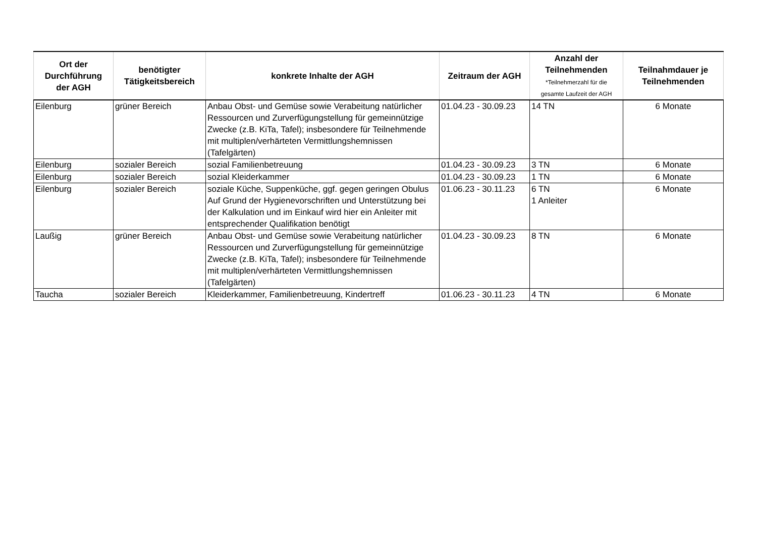| Ort der Durchführung der AGH | benötigter Tätigkeitsbereich | konkrete Inhalte der AGH | Zeitraum der AGH | Anzahl der Teilnehmenden *Teilnehmerzahl für die gesamte Laufzeit der AGH | Teilnahmdauer je Teilnehmenden |
| --- | --- | --- | --- | --- | --- |
| Eilenburg | grüner Bereich | Anbau Obst- und Gemüse sowie Verabeitung natürlicher Ressourcen und Zurverfügungstellung für gemeinnützige Zwecke (z.B. KiTa, Tafel); insbesondere für Teilnehmende mit multiplen/verhärteten Vermittlungshemnissen (Tafelgärten) | 01.04.23 - 30.09.23 | 14 TN | 6 Monate |
| Eilenburg | sozialer Bereich | sozial Familienbetreuung | 01.04.23 - 30.09.23 | 3 TN | 6 Monate |
| Eilenburg | sozialer Bereich | sozial Kleiderkammer | 01.04.23 - 30.09.23 | 1 TN | 6 Monate |
| Eilenburg | sozialer Bereich | soziale Küche, Suppenküche, ggf. gegen geringen Obulus Auf Grund der Hygienevorschriften und Unterstützung bei der Kalkulation und im Einkauf wird hier ein Anleiter mit entsprechender Qualifikation benötigt | 01.06.23 - 30.11.23 | 6 TN 1 Anleiter | 6 Monate |
| Laußig | grüner Bereich | Anbau Obst- und Gemüse sowie Verabeitung natürlicher Ressourcen und Zurverfügungstellung für gemeinnützige Zwecke (z.B. KiTa, Tafel); insbesondere für Teilnehmende mit multiplen/verhärteten Vermittlungshemnissen (Tafelgärten) | 01.04.23 - 30.09.23 | 8 TN | 6 Monate |
| Taucha | sozialer Bereich | Kleiderkammer, Familienbetreuung, Kindertreff | 01.06.23 - 30.11.23 | 4 TN | 6 Monate |